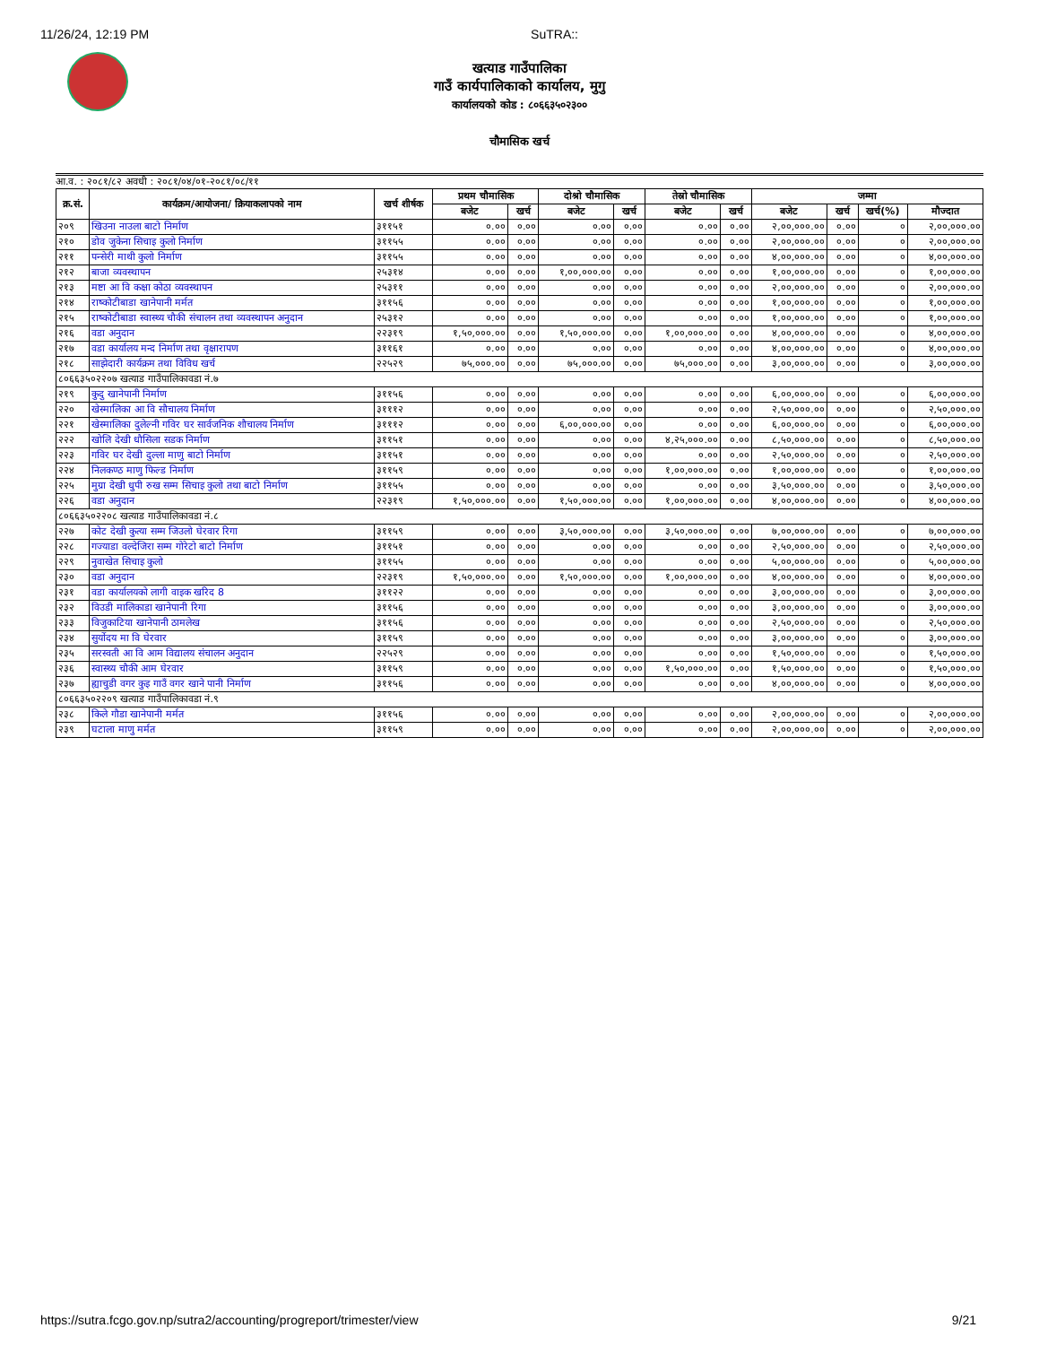11/26/24, 12:19 PM SuTRA::
खत्याड गाउँपालिका
गाउँ कार्यपालिकाको कार्यालय, मुगु
कार्यालयको कोड : ८०६६३५०२३००
चौमासिक खर्च
आ.व. : २०८१/८२ अवधी : २०८१/०४/०१-२०८१/०८/११
| क्र.सं. | कार्यक्रम/आयोजना/ क्रियाकलापको नाम | खर्च शीर्षक | प्रथम चौमासिक | | दोश्रो चौमासिक | | तेस्रो चौमासिक | | जम्मा | | | |
| --- | --- | --- | --- | --- | --- | --- | --- | --- | --- | --- | --- | --- |
| | | | बजेट | खर्च | बजेट | खर्च | बजेट | खर्च | बजेट | खर्च | खर्च(%) | मौज्दात |
| २०९ | खिउना नाउला बाटो निर्माण | ३११५१ | ०.०० | ०.०० | ०.०० | ०.०० | ०.०० | ०.०० | २,००,०००.०० | ०.०० | ० | २,००,०००.०० |
| २१० | डोव जुकेना सिचाइ कुलो निर्माण | ३११५५ | ०.०० | ०.०० | ०.०० | ०.०० | ०.०० | ०.०० | २,००,०००.०० | ०.०० | ० | २,००,०००.०० |
| २११ | पन्सेरी माथी कुलो निर्माण | ३११५५ | ०.०० | ०.०० | ०.०० | ०.०० | ०.०० | ०.०० | ४,००,०००.०० | ०.०० | ० | ४,००,०००.०० |
| २१२ | बाजा व्यवस्थापन | २५३१४ | ०.०० | ०.०० | १,००,०००.०० | ०.०० | ०.०० | ०.०० | १,००,०००.०० | ०.०० | ० | १,००,०००.०० |
| २१३ | मष्टा आ वि कक्षा कोठा व्यवस्थापन | २५३११ | ०.०० | ०.०० | ०.०० | ०.०० | ०.०० | ०.०० | २,००,०००.०० | ०.०० | ० | २,००,०००.०० |
| २१४ | राष्कोटीबाडा खानेपानी मर्मत | ३११५६ | ०.०० | ०.०० | ०.०० | ०.०० | ०.०० | ०.०० | १,००,०००.०० | ०.०० | ० | १,००,०००.०० |
| २१५ | राष्कोटीबाडा स्वास्थ्य चौकी संचालन तथा व्यवस्थापन अनुदान | २५३१२ | ०.०० | ०.०० | ०.०० | ०.०० | ०.०० | ०.०० | १,००,०००.०० | ०.०० | ० | १,००,०००.०० |
| २१६ | वडा अनुदान | २२३१९ | १,५०,०००.०० | ०.०० | १,५०,०००.०० | ०.०० | १,००,०००.०० | ०.०० | ४,००,०००.०० | ०.०० | ० | ४,००,०००.०० |
| २१७ | वडा कार्यालय मन्द निर्माण तथा वृक्षारापण | ३११६१ | ०.०० | ०.०० | ०.०० | ०.०० | ०.०० | ०.०० | ४,००,०००.०० | ०.०० | ० | ४,००,०००.०० |
| २१८ | साझेदारी कार्यक्रम तथा विविध खर्च | २२५२९ | ७५,०००.०० | ०.०० | ७५,०००.०० | ०.०० | ७५,०००.०० | ०.०० | ३,००,०००.०० | ०.०० | ० | ३,००,०००.०० |
| ८०६६३५०२२०७ खत्याड गाउँपालिकावडा नं.७ | | | | | | | | | | | | |
| २१९ | कुदु खानेपानी निर्माण | ३११५६ | ०.०० | ०.०० | ०.०० | ०.०० | ०.०० | ०.०० | ६,००,०००.०० | ०.०० | ० | ६,००,०००.०० |
| २२० | खेस्मालिका आ वि सौचालय निर्माण | ३१११२ | ०.०० | ०.०० | ०.०० | ०.०० | ०.०० | ०.०० | २,५०,०००.०० | ०.०० | ० | २,५०,०००.०० |
| २२१ | खेस्मालिका दुलेल्नी गविर घर सार्वजनिक शौचालय निर्माण | ३१११२ | ०.०० | ०.०० | ६,००,०००.०० | ०.०० | ०.०० | ०.०० | ६,००,०००.०० | ०.०० | ० | ६,००,०००.०० |
| २२२ | खोलि देखी धौसिला सडक निर्माण | ३११५१ | ०.०० | ०.०० | ०.०० | ०.०० | ४,२५,०००.०० | ०.०० | ८,५०,०००.०० | ०.०० | ० | ८,५०,०००.०० |
| २२३ | गविर घर देखी दुल्ला माणु बाटो निर्माण | ३११५१ | ०.०० | ०.०० | ०.०० | ०.०० | ०.०० | ०.०० | २,५०,०००.०० | ०.०० | ० | २,५०,०००.०० |
| २२४ | निलकण्ठ माणु फिल्ड निर्माण | ३११५९ | ०.०० | ०.०० | ०.०० | ०.०० | १,००,०००.०० | ०.०० | १,००,०००.०० | ०.०० | ० | १,००,०००.०० |
| २२५ | मुग्रा देखी धुपी रुख सम्म सिचाइ कुलो तथा बाटो निर्माण | ३११५५ | ०.०० | ०.०० | ०.०० | ०.०० | ०.०० | ०.०० | ३,५०,०००.०० | ०.०० | ० | ३,५०,०००.०० |
| २२६ | वडा अनुदान | २२३१९ | १,५०,०००.०० | ०.०० | १,५०,०००.०० | ०.०० | १,००,०००.०० | ०.०० | ४,००,०००.०० | ०.०० | ० | ४,००,०००.०० |
| ८०६६३५०२२०८ खत्याड गाउँपालिकावडा नं.८ | | | | | | | | | | | | |
| २२७ | कोट देखी कुत्या सम्म जिउलो घेरवार रिगा | ३११५९ | ०.०० | ०.०० | ३,५०,०००.०० | ०.०० | ३,५०,०००.०० | ०.०० | ७,००,०००.०० | ०.०० | ० | ७,००,०००.०० |
| २२८ | गज्याडा वल्देजिरा सम्म गोरेटो बाटो निर्माण | ३११५१ | ०.०० | ०.०० | ०.०० | ०.०० | ०.०० | ०.०० | २,५०,०००.०० | ०.०० | ० | २,५०,०००.०० |
| २२९ | नुवाखेत सिचाइ कुलो | ३११५५ | ०.०० | ०.०० | ०.०० | ०.०० | ०.०० | ०.०० | ५,००,०००.०० | ०.०० | ० | ५,००,०००.०० |
| २३० | वडा अनुदान | २२३१९ | १,५०,०००.०० | ०.०० | १,५०,०००.०० | ०.०० | १,००,०००.०० | ०.०० | ४,००,०००.०० | ०.०० | ० | ४,००,०००.०० |
| २३१ | वडा कार्यालयको लागी वाइक खरिद 8 | ३११२२ | ०.०० | ०.०० | ०.०० | ०.०० | ०.०० | ०.०० | ३,००,०००.०० | ०.०० | ० | ३,००,०००.०० |
| २३२ | विउडी मालिकाडा खानेपानी रिगा | ३११५६ | ०.०० | ०.०० | ०.०० | ०.०० | ०.०० | ०.०० | ३,००,०००.०० | ०.०० | ० | ३,००,०००.०० |
| २३३ | विजुकाटिया खानेपानी ठामलेख | ३११५६ | ०.०० | ०.०० | ०.०० | ०.०० | ०.०० | ०.०० | २,५०,०००.०० | ०.०० | ० | २,५०,०००.०० |
| २३४ | सुर्योदय मा वि घेरवार | ३११५९ | ०.०० | ०.०० | ०.०० | ०.०० | ०.०० | ०.०० | ३,००,०००.०० | ०.०० | ० | ३,००,०००.०० |
| २३५ | सरस्वती आ वि आम विद्यालय संचालन अनुदान | २२५२९ | ०.०० | ०.०० | ०.०० | ०.०० | ०.०० | ०.०० | १,५०,०००.०० | ०.०० | ० | १,५०,०००.०० |
| २३६ | स्वास्थ्य चौकी आम घेरवार | ३११५९ | ०.०० | ०.०० | ०.०० | ०.०० | १,५०,०००.०० | ०.०० | १,५०,०००.०० | ०.०० | ० | १,५०,०००.०० |
| २३७ | ह्याचुडी वगर कुइ गाउँ वगर खाने पानी निर्माण | ३११५६ | ०.०० | ०.०० | ०.०० | ०.०० | ०.०० | ०.०० | ४,००,०००.०० | ०.०० | ० | ४,००,०००.०० |
| ८०६६३५०२२०९ खत्याड गाउँपालिकावडा नं.९ | | | | | | | | | | | | |
| २३८ | किले गौडा खानेपानी मर्मत | ३११५६ | ०.०० | ०.०० | ०.०० | ०.०० | ०.०० | ०.०० | २,००,०००.०० | ०.०० | ० | २,००,०००.०० |
| २३९ | घटाला माणु मर्मत | ३११५९ | ०.०० | ०.०० | ०.०० | ०.०० | ०.०० | ०.०० | २,००,०००.०० | ०.०० | ० | २,००,०००.०० |
https://sutra.fcgo.gov.np/sutra2/accounting/progreport/trimester/view 9/21